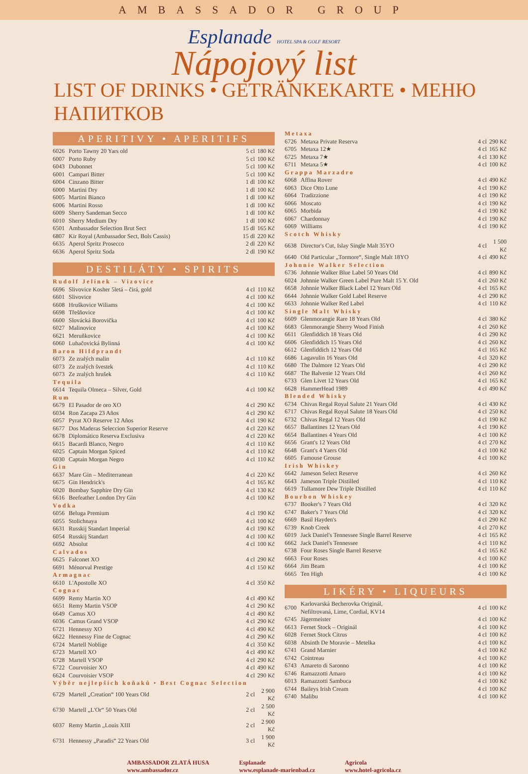AMBASSADOR GROUP
Esplanade HOTEL SPA & GOLF RESORT
Nápojový list
LIST OF DRINKS • GETRÄNKEKARTE • МЕНЮ НАПИТКОВ
APERITIVY • APERITIFS
| 6026 | Porto Tawny 20 Yars old | 5 cl | 180 Kč |
| 6007 | Porto Ruby | 5 cl | 100 Kč |
| 6043 | Dubonnet | 5 cl | 100 Kč |
| 6001 | Campari Bitter | 5 cl | 100 Kč |
| 6004 | Cinzano Bitter | 1 dl | 100 Kč |
| 6000 | Martini Dry | 1 dl | 100 Kč |
| 6005 | Martini Bianco | 1 dl | 100 Kč |
| 6006 | Martini Rosso | 1 dl | 100 Kč |
| 6009 | Sherry Sandeman Secco | 1 dl | 100 Kč |
| 6010 | Sherry Medium Dry | 1 dl | 100 Kč |
| 6501 | Ambassador Selection Brut Sect | 15 dl | 165 Kč |
| 6807 | Kir Royal (Ambassador Sect, Bols Cassis) | 15 dl | 220 Kč |
| 6635 | Aperol Spritz Prosecco | 2 dl | 220 Kč |
| 6636 | Aperol Spritz Soda | 2 dl | 190 Kč |
DESTILÁTY • SPIRITS
| Rudolf Jelínek – Vizovice | | | |
| 6696 | Slivovice Kosher 5letá – čirá, gold | 4 cl | 110 Kč |
| 6601 | Slivovice | 4 cl | 100 Kč |
| 6608 | Hruškovice Wiliams | 4 cl | 100 Kč |
| 6698 | Třešňovice | 4 cl | 100 Kč |
| 6600 | Slovácká Borovička | 4 cl | 100 Kč |
| 6027 | Malinovice | 4 cl | 100 Kč |
| 6621 | Meruňkovice | 4 cl | 100 Kč |
| 6060 | Luhačovická Bylinná | 4 cl | 100 Kč |
| Baron Hildprandt | | | |
| 6073 | Ze zralých malin | 4 cl | 110 Kč |
| 6073 | Ze zralých švestek | 4 cl | 110 Kč |
| 6073 | Ze zralých hrušek | 4 cl | 110 Kč |
| Tequila | | | |
| 6614 | Tequila Olmeca – Silver, Gold | 4 cl | 100 Kč |
| Rum | | | |
| 6679 | El Pasador de oro XO | 4 cl | 290 Kč |
| 6034 | Ron Zacapa 23 Años | 4 cl | 290 Kč |
| 6057 | Pyrat XO Reserve 12 Años | 4 cl | 190 Kč |
| 6677 | Dos Maderas Seleccion Superior Reserve | 4 cl | 220 Kč |
| 6678 | Diplomático Reserva Exclusiva | 4 cl | 220 Kč |
| 6615 | Bacardi Blanco, Negro | 4 cl | 110 Kč |
| 6025 | Captain Morgan Spiced | 4 cl | 110 Kč |
| 6030 | Captain Morgan Negro | 4 cl | 110 Kč |
| Gin | | | |
| 6637 | Mare Gin – Mediterranean | 4 cl | 220 Kč |
| 6675 | Gin Hendrick's | 4 cl | 165 Kč |
| 6020 | Bombay Sapphire Dry Gin | 4 cl | 130 Kč |
| 6616 | Beefeather London Dry Gin | 4 cl | 100 Kč |
| Vodka | | | |
| 6056 | Beluga Premium | 4 cl | 190 Kč |
| 6055 | Stolichnaya | 4 cl | 100 Kč |
| 6631 | Russkij Standart Imperial | 4 cl | 190 Kč |
| 6054 | Russkij Standart | 4 cl | 100 Kč |
| 6692 | Absolut | 4 cl | 100 Kč |
| Calvados | | | |
| 6625 | Falconet XO | 4 cl | 290 Kč |
| 6691 | Ménorval Prestige | 4 cl | 150 Kč |
| Armagnac | | | |
| 6610 | L'Apostolle XO | 4 cl | 350 Kč |
| Cognac | | | |
| 6699 | Remy Martin XO | 4 cl | 490 Kč |
| 6651 | Remy Martin VSOP | 4 cl | 290 Kč |
| 6649 | Camus XO | 4 cl | 490 Kč |
| 6036 | Camus Grand VSOP | 4 cl | 290 Kč |
| 6721 | Hennessy XO | 4 cl | 490 Kč |
| 6622 | Hennessy Fine de Cognac | 4 cl | 290 Kč |
| 6724 | Martell Noblige | 4 cl | 350 Kč |
| 6723 | Martell XO | 4 cl | 490 Kč |
| 6728 | Martell VSOP | 4 cl | 290 Kč |
| 6722 | Courvoisier XO | 4 cl | 490 Kč |
| 6624 | Courvoisier VSOP | 4 cl | 290 Kč |
| Výběr nejlepších koňaků • Best Cognac Selection | | | |
| 6729 | Martell „Creation“ 100 Years Old | 2 cl | 2 900 Kč |
| 6730 | Martell „L'Or“ 50 Years Old | 2 cl | 2 500 Kč |
| 6037 | Remy Martin „Louis XIII | 2 cl | 2 900 Kč |
| 6731 | Hennessy „Paradis“ 22 Years Old | 3 cl | 1 900 Kč |
| Metaxa | | | |
| 6726 | Metaxa Private Reserva | 4 cl | 290 Kč |
| 6705 | Metaxa 12★ | 4 cl | 165 Kč |
| 6725 | Metaxa 7★ | 4 cl | 130 Kč |
| 6711 | Metaxa 5★ | 4 cl | 100 Kč |
| Grappa Marzadro | | | |
| 6068 | Affina Rover | 4 cl | 490 Kč |
| 6063 | Dice Otto Lune | 4 cl | 190 Kč |
| 6064 | Tradizzione | 4 cl | 190 Kč |
| 6066 | Moscato | 4 cl | 190 Kč |
| 6065 | Morbida | 4 cl | 190 Kč |
| 6067 | Chardonnay | 4 cl | 190 Kč |
| 6069 | Williams | 4 cl | 190 Kč |
| Scotch Whisky | | | |
| 6638 | Director's Cut, Islay Single Malt 35YO | 4 cl | 1 500 Kč |
| 6640 | Old Particular „Tormore“, Single Malt 18YO | 4 cl | 490 Kč |
| Johnnie Walker Selection | | | |
| 6736 | Johnnie Walker Blue Label 50 Years Old | 4 cl | 890 Kč |
| 6024 | Johnnie Walker Green Label Pure Malt 15 Y. Old | 4 cl | 260 Kč |
| 6658 | Johnnie Walker Black Label 12 Years Old | 4 cl | 165 Kč |
| 6644 | Johnnie Walker Gold Label Reserve | 4 cl | 290 Kč |
| 6633 | Johnnie Walker Red Label | 4 cl | 110 Kč |
| Single Malt Whisky | | | |
| 6609 | Glenmorangie Rare 18 Years Old | 4 cl | 380 Kč |
| 6683 | Glenmorangie Sherry Wood Finish | 4 cl | 260 Kč |
| 6611 | Glenfiddich 18 Years Old | 4 cl | 290 Kč |
| 6606 | Glenfiddich 15 Years Old | 4 cl | 260 Kč |
| 6612 | Glenfiddich 12 Years Old | 4 cl | 165 Kč |
| 6686 | Lagavulin 16 Years Old | 4 cl | 320 Kč |
| 6680 | The Dalmore 12 Years Old | 4 cl | 290 Kč |
| 6687 | The Balvenie 12 Years Old | 4 cl | 260 Kč |
| 6733 | Glen Livet 12 Years Old | 4 cl | 165 Kč |
| 6628 | HammerHead 1989 | 4 cl | 490 Kč |
| Blended Whisky | | | |
| 6734 | Chivas Regal Royal Salute 21 Years Old | 4 cl | 430 Kč |
| 6717 | Chivas Regal Royal Salute 18 Years Old | 4 cl | 250 Kč |
| 6732 | Chivas Regal 12 Years Old | 4 cl | 190 Kč |
| 6657 | Ballantines 12 Years Old | 4 cl | 190 Kč |
| 6654 | Ballantines 4 Years Old | 4 cl | 100 Kč |
| 6656 | Grant's 12 Years Old | 4 cl | 270 Kč |
| 6648 | Grant's 4 Yaers Old | 4 cl | 100 Kč |
| 6605 | Famouse Grouse | 4 cl | 100 Kč |
| Irish Whiskey | | | |
| 6642 | Jameson Select Reserve | 4 cl | 260 Kč |
| 6643 | Jameson Triple Distilled | 4 cl | 110 Kč |
| 6619 | Tullamore Dew Triple Distilled | 4 cl | 110 Kč |
| Bourbon Whiskey | | | |
| 6737 | Booker's 7 Years Old | 4 cl | 320 Kč |
| 6747 | Baker's 7 Years Old | 4 cl | 320 Kč |
| 6669 | Basil Hayden's | 4 cl | 290 Kč |
| 6739 | Knob Creek | 4 cl | 270 Kč |
| 6019 | Jack Daniel's Tennessee Single Barrel Reserve | 4 cl | 165 Kč |
| 6662 | Jack Daniel's Tennessee | 4 cl | 110 Kč |
| 6738 | Four Roses Single Barrel Reserve | 4 cl | 165 Kč |
| 6663 | Four Roses | 4 cl | 100 Kč |
| 6664 | Jim Beam | 4 cl | 100 Kč |
| 6665 | Ten High | 4 cl | 100 Kč |
LIKÉRY • LIQUEURS
| 6700 | Karlovarská Becherovka Originál, Nefiltrovaná, Lime, Cordial, KV14 | 4 cl | 100 Kč |
| 6745 | Jägermeister | 4 cl | 100 Kč |
| 6613 | Fernet Stock – Originál | 4 cl | 100 Kč |
| 6028 | Fernet Stock Citrus | 4 cl | 100 Kč |
| 6038 | Absinth De Moravie – Metelka | 4 cl | 100 Kč |
| 6741 | Grand Marnier | 4 cl | 100 Kč |
| 6742 | Cointreau | 4 cl | 100 Kč |
| 6743 | Amareto di Saronno | 4 cl | 100 Kč |
| 6746 | Ramazzotti Amaro | 4 cl | 100 Kč |
| 6013 | Ramazzotti Sambuca | 4 cl | 100 Kč |
| 6744 | Baileys Irish Cream | 4 cl | 100 Kč |
| 6740 | Malibu | 4 cl | 100 Kč |
AMBASSADOR ZLATÁ HUSA
www.ambassador.cz Esplanade
www.esplanade-marienbad.cz Agricola
www.hotel-agricola.cz